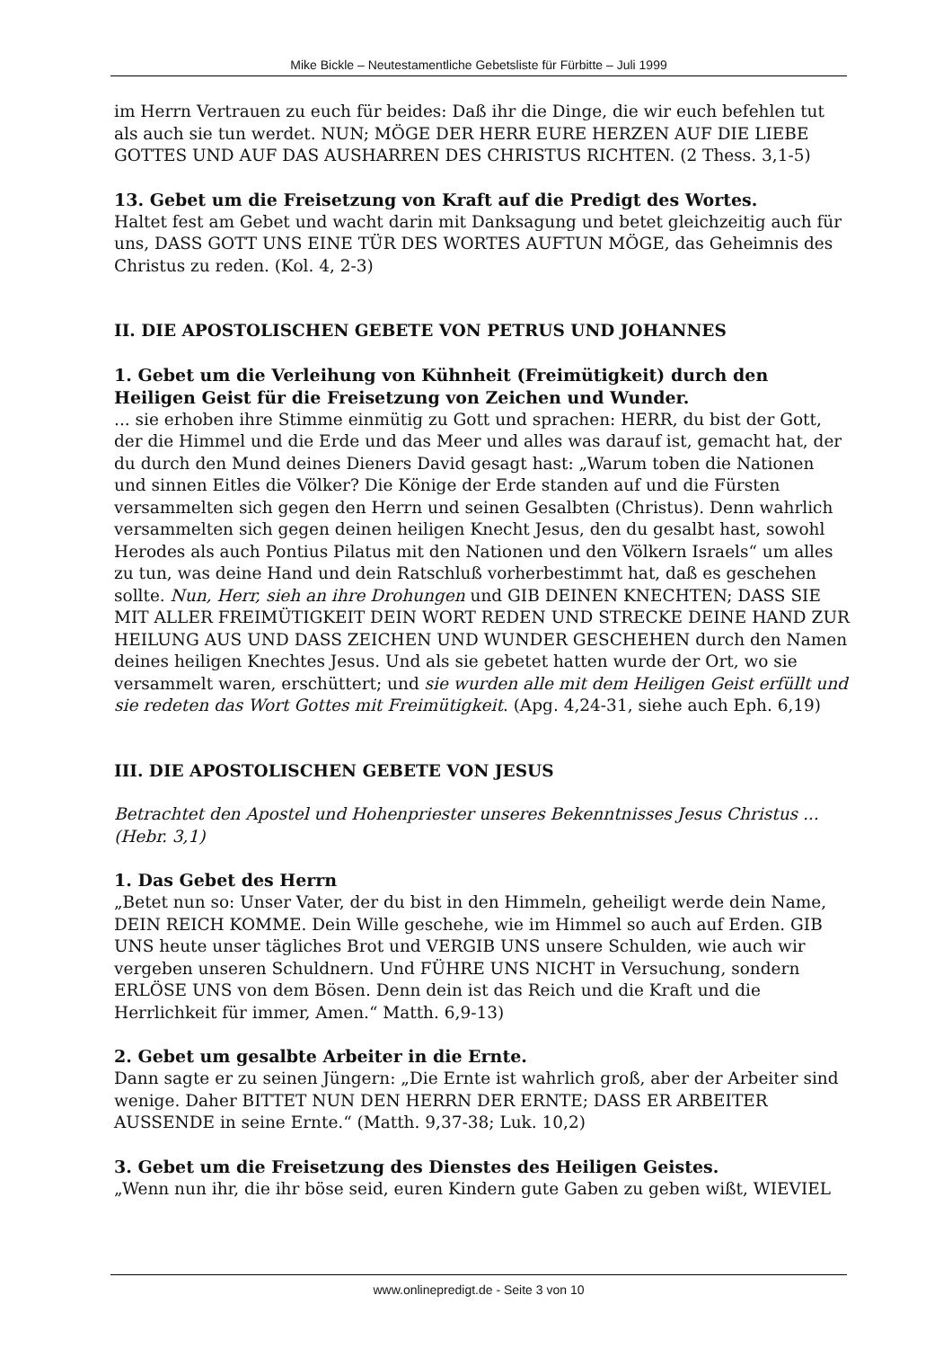Mike Bickle – Neutestamentliche Gebetsliste für Fürbitte – Juli 1999
im Herrn Vertrauen zu euch für beides: Daß ihr die Dinge, die wir euch befehlen tut als auch sie tun werdet. NUN; MÖGE DER HERR EURE HERZEN AUF DIE LIEBE GOTTES UND AUF DAS AUSHARREN DES CHRISTUS RICHTEN. (2 Thess. 3,1-5)
13. Gebet um die Freisetzung von Kraft auf die Predigt des Wortes.
Haltet fest am Gebet und wacht darin mit Danksagung und betet gleichzeitig auch für uns, DASS GOTT UNS EINE TÜR DES WORTES AUFTUN MÖGE, das Geheimnis des Christus zu reden. (Kol. 4, 2-3)
II. DIE APOSTOLISCHEN GEBETE VON PETRUS UND JOHANNES
1. Gebet um die Verleihung von Kühnheit (Freimütigkeit) durch den Heiligen Geist für die Freisetzung von Zeichen und Wunder.
... sie erhoben ihre Stimme einmütig zu Gott und sprachen: HERR, du bist der Gott, der die Himmel und die Erde und das Meer und alles was darauf ist, gemacht hat, der du durch den Mund deines Dieners David gesagt hast: „Warum toben die Nationen und sinnen Eitles die Völker? Die Könige der Erde standen auf und die Fürsten versammelten sich gegen den Herrn und seinen Gesalbten (Christus). Denn wahrlich versammelten sich gegen deinen heiligen Knecht Jesus, den du gesalbt hast, sowohl Herodes als auch Pontius Pilatus mit den Nationen und den Völkern Israels“ um alles zu tun, was deine Hand und dein Ratschluß vorherbestimmt hat, daß es geschehen sollte. Nun, Herr, sieh an ihre Drohungen und GIB DEINEN KNECHTEN; DASS SIE MIT ALLER FREIMÜTIGKEIT DEIN WORT REDEN UND STRECKE DEINE HAND ZUR HEILUNG AUS UND DASS ZEICHEN UND WUNDER GESCHEHEN durch den Namen deines heiligen Knechtes Jesus. Und als sie gebetet hatten wurde der Ort, wo sie versammelt waren, erschüttert; und sie wurden alle mit dem Heiligen Geist erfüllt und sie redeten das Wort Gottes mit Freimütigkeit. (Apg. 4,24-31, siehe auch Eph. 6,19)
III. DIE APOSTOLISCHEN GEBETE VON JESUS
Betrachtet den Apostel und Hohenpriester unseres Bekenntnisses Jesus Christus ...(Hebr. 3,1)
1. Das Gebet des Herrn
„Betet nun so: Unser Vater, der du bist in den Himmeln, geheiligt werde dein Name, DEIN REICH KOMME. Dein Wille geschehe, wie im Himmel so auch auf Erden. GIB UNS heute unser tägliches Brot und VERGIB UNS unsere Schulden, wie auch wir vergeben unseren Schuldnern. Und FÜHRE UNS NICHT in Versuchung, sondern ERLÖSE UNS von dem Bösen. Denn dein ist das Reich und die Kraft und die Herrlichkeit für immer, Amen.“ Matth. 6,9-13)
2. Gebet um gesalbte Arbeiter in die Ernte.
Dann sagte er zu seinen Jüngern: „Die Ernte ist wahrlich groß, aber der Arbeiter sind wenige. Daher BITTET NUN DEN HERRN DER ERNTE; DASS ER ARBEITER AUSSENDE in seine Ernte.“ (Matth. 9,37-38; Luk. 10,2)
3. Gebet um die Freisetzung des Dienstes des Heiligen Geistes.
„Wenn nun ihr, die ihr böse seid, euren Kindern gute Gaben zu geben wißt, WIEVIEL
www.onlinepredigt.de - Seite 3 von 10